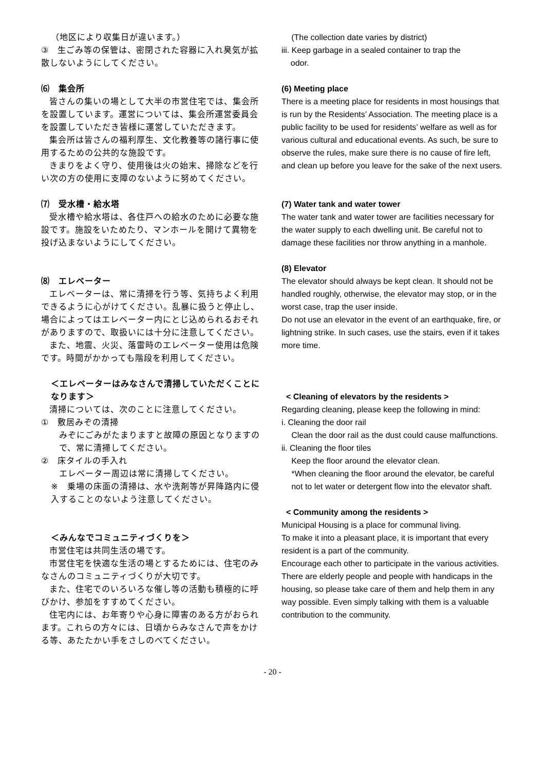（地区により収集日が違います。）
③　生ごみ等の保管は、密閉された容器に入れ臭気が拡散しないようにしてください。
⑹　集会所
皆さんの集いの場として大半の市営住宅では、集会所を設置しています。運営については、集会所運営委員会を設置していただき皆様に運営していただきます。
集会所は皆さんの福利厚生、文化教養等の諸行事に使用するための公共的な施設です。
きまりをよく守り、使用後は火の始末、掃除などを行い次の方の使用に支障のないように努めてください。
⑺　受水槽・給水塔
受水槽や給水塔は、各住戸への給水のために必要な施設です。施設をいためたり、マンホールを開けて異物を投げ込まないようにしてください。
⑻　エレベーター
エレベーターは、常に清掃を行う等、気持ちよく利用できるように心がけてください。乱暴に扱うと停止し、場合によってはエレベーター内にとじ込められるおそれがありますので、取扱いには十分に注意してください。
また、地震、火災、落雷時のエレベーター使用は危険です。時間がかかっても階段を利用してください。
＜エレベーターはみなさんで清掃していただくことになります＞
清掃については、次のことに注意してください。
①　敷居みぞの清掃
みぞにごみがたまりますと故障の原因となりますので、常に清掃してください。
②　床タイルの手入れ
エレベーター周辺は常に清掃してください。
※　乗場の床面の清掃は、水や洗剤等が昇降路内に侵入することのないよう注意してください。
＜みんなでコミュニティづくりを＞
市営住宅は共同生活の場です。
市営住宅を快適な生活の場とするためには、住宅のみなさんのコミュニティづくりが大切です。
また、住宅でのいろいろな催し等の活動も積極的に呼びかけ、参加をすすめてください。
住宅内には、お年寄りや心身に障害のある方がおられます。これらの方々には、日頃からみなさんで声をかける等、あたたかい手をさしのべてください。
(The collection date varies by district)
iii. Keep garbage in a sealed container to trap the
odor.
(6) Meeting place
There is a meeting place for residents in most housings that is run by the Residents’ Association. The meeting place is a public facility to be used for residents’ welfare as well as for various cultural and educational events. As such, be sure to observe the rules, make sure there is no cause of fire left, and clean up before you leave for the sake of the next users.
(7) Water tank and water tower
The water tank and water tower are facilities necessary for the water supply to each dwelling unit. Be careful not to damage these facilities nor throw anything in a manhole.
(8) Elevator
The elevator should always be kept clean. It should not be handled roughly, otherwise, the elevator may stop, or in the worst case, trap the user inside.
Do not use an elevator in the event of an earthquake, fire, or lightning strike. In such cases, use the stairs, even if it takes more time.
< Cleaning of elevators by the residents >
Regarding cleaning, please keep the following in mind:
i. Cleaning the door rail
Clean the door rail as the dust could cause malfunctions.
ii. Cleaning the floor tiles
Keep the floor around the elevator clean.
*When cleaning the floor around the elevator, be careful not to let water or detergent flow into the elevator shaft.
< Community among the residents >
Municipal Housing is a place for communal living.
To make it into a pleasant place, it is important that every resident is a part of the community.
Encourage each other to participate in the various activities.
There are elderly people and people with handicaps in the housing, so please take care of them and help them in any way possible. Even simply talking with them is a valuable contribution to the community.
- 20 -